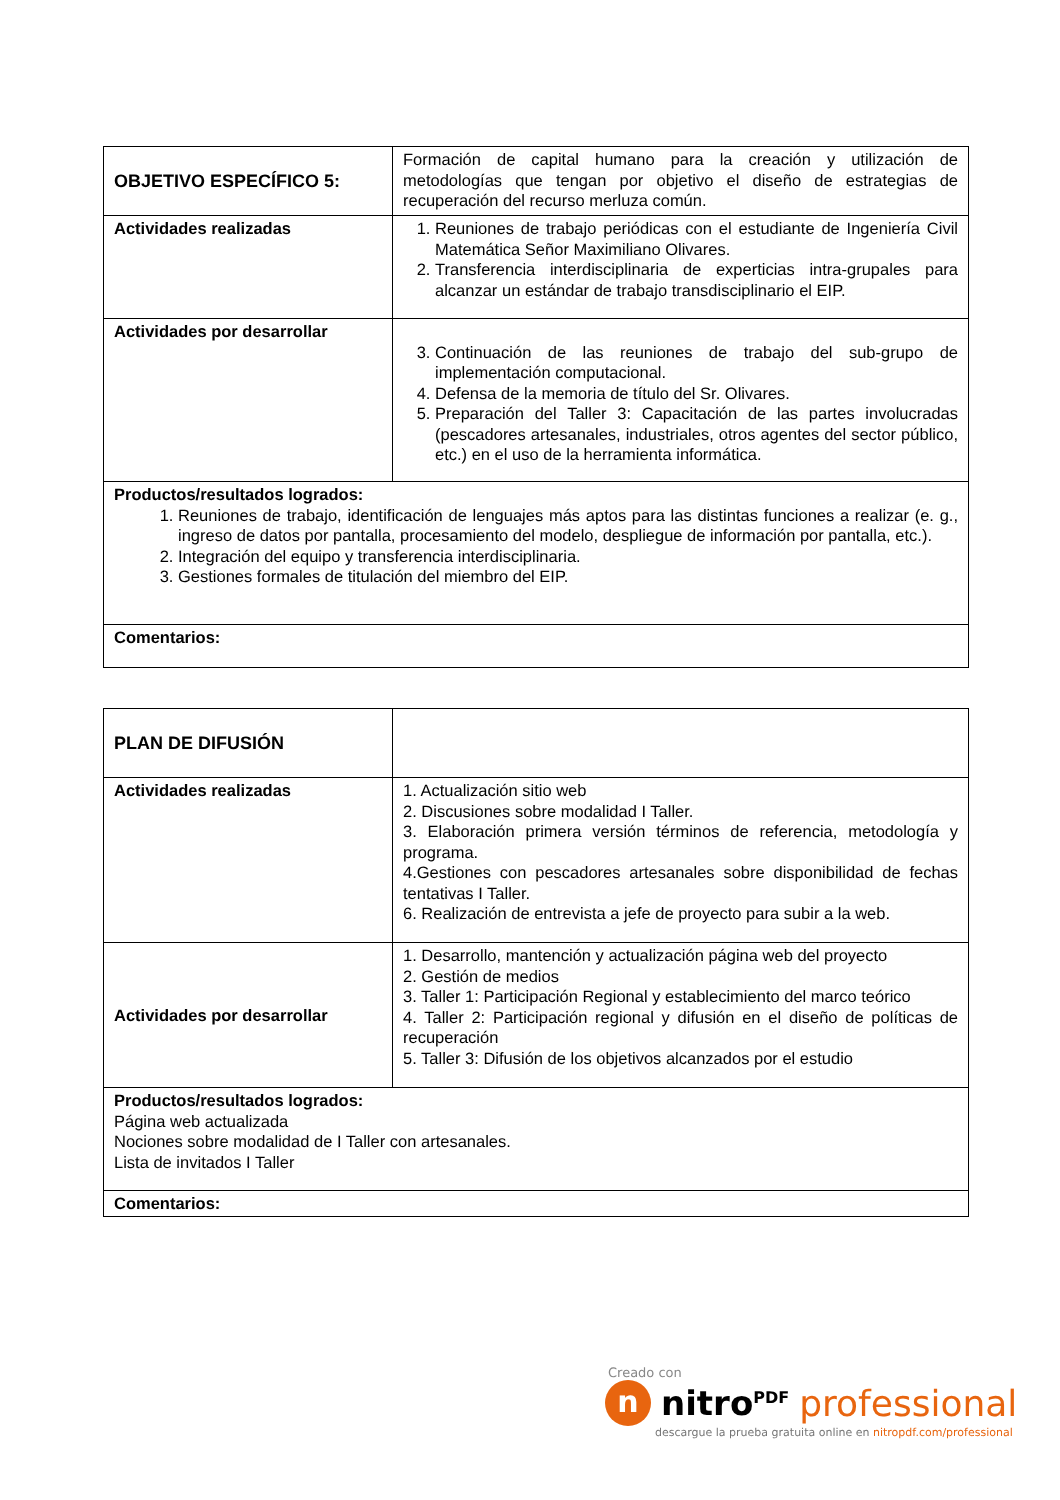| OBJETIVO ESPECÍFICO 5: | Formación de capital humano para la creación y utilización de metodologías que tengan por objetivo el diseño de estrategias de recuperación del recurso merluza común. |
| Actividades realizadas | 1. Reuniones de trabajo periódicas con el estudiante de Ingeniería Civil Matemática Señor Maximiliano Olivares. 2. Transferencia interdisciplinaria de experticias intra-grupales para alcanzar un estándar de trabajo transdisciplinario el EIP. |
| Actividades por desarrollar | 3. Continuación de las reuniones de trabajo del sub-grupo de implementación computacional. 4. Defensa de la memoria de título del Sr. Olivares. 5. Preparación del Taller 3: Capacitación de las partes involucradas (pescadores artesanales, industriales, otros agentes del sector público, etc.) en el uso de la herramienta informática. |
| Productos/resultados logrados: 1. Reuniones de trabajo, identificación de lenguajes más aptos para las distintas funciones a realizar (e. g., ingreso de datos por pantalla, procesamiento del modelo, despliegue de información por pantalla, etc.). 2. Integración del equipo y transferencia interdisciplinaria. 3. Gestiones formales de titulación del miembro del EIP. | |
| Comentarios: | |
| PLAN DE DIFUSIÓN | |
| Actividades realizadas | 1. Actualización sitio web 2. Discusiones sobre modalidad I Taller. 3. Elaboración primera versión términos de referencia, metodología y programa. 4.Gestiones con pescadores artesanales sobre disponibilidad de fechas tentativas I Taller. 6. Realización de entrevista a jefe de proyecto para subir a la web. |
| Actividades por desarrollar | 1. Desarrollo, mantención y actualización página web del proyecto 2. Gestión de medios 3. Taller 1: Participación Regional y establecimiento del marco teórico 4. Taller 2: Participación regional y difusión en el diseño de políticas de recuperación 5. Taller 3: Difusión de los objetivos alcanzados por el estudio |
| Productos/resultados logrados: Página web actualizada Nociones sobre modalidad de I Taller con artesanales. Lista de invitados I Taller | |
| Comentarios: | |
Creado con
nnitro<sup>PDF</sup> professional
descargue la prueba gratuita online en nitropdf.com/professional